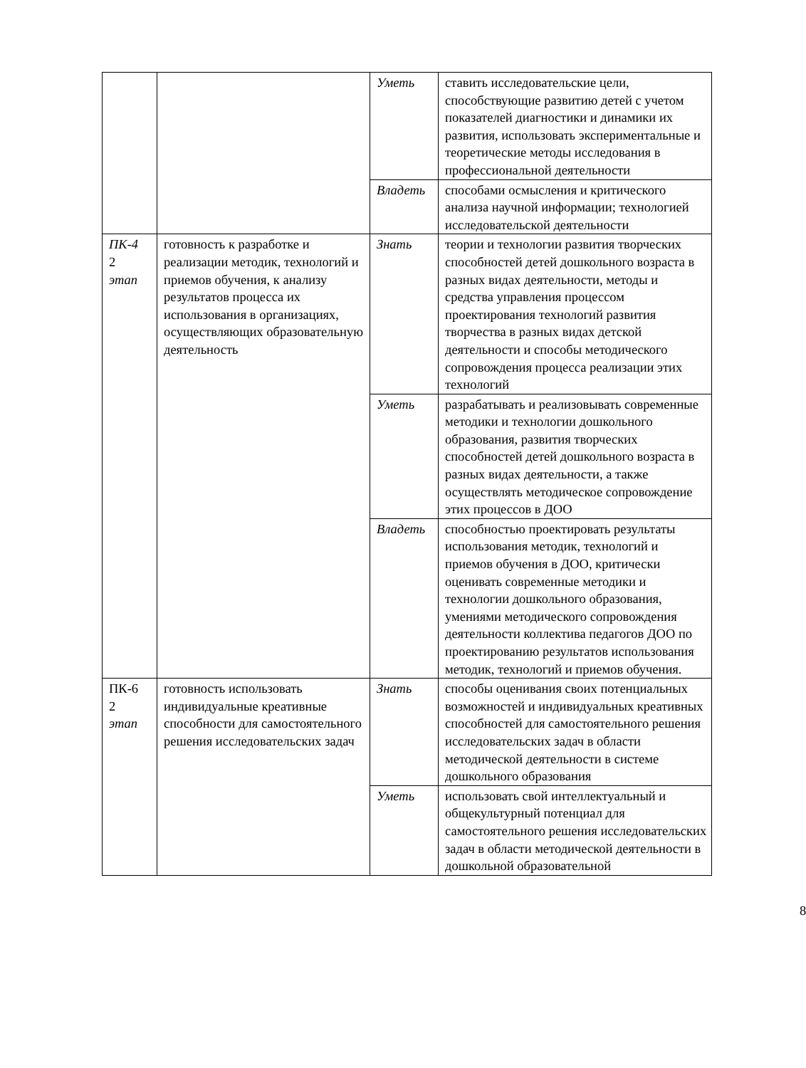| | | Уметь | ставить исследовательские цели, способствующие развитию детей с учетом показателей диагностики и динамики их развития, использовать экспериментальные и теоретические методы исследования в профессиональной деятельности |
| | | Владеть | способами осмысления и критического анализа научной информации; технологией исследовательской деятельности |
| ПК-4 2 этап | готовность к разработке и реализации методик, технологий и приемов обучения, к анализу результатов процесса их использования в организациях, осуществляющих образовательную деятельность | Знать | теории и технологии развития творческих способностей детей дошкольного возраста в разных видах деятельности, методы и средства управления процессом проектирования технологий развития творчества в разных видах детской деятельности и способы методического сопровождения процесса реализации этих технологий |
| | | Уметь | разрабатывать и реализовывать современные методики и технологии дошкольного образования, развития творческих способностей детей дошкольного возраста в разных видах деятельности, а также осуществлять методическое сопровождение этих процессов в ДОО |
| | | Владеть | способностью проектировать результаты использования методик, технологий и приемов обучения в ДОО, критически оценивать современные методики и технологии дошкольного образования, умениями методического сопровождения деятельности коллектива педагогов ДОО по проектированию результатов использования методик, технологий и приемов обучения. |
| ПК-6 2 этап | готовность использовать индивидуальные креативные способности для самостоятельного решения исследовательских задач | Знать | способы оценивания своих потенциальных возможностей и индивидуальных креативных способностей для самостоятельного решения исследовательских задач в области методической деятельности в системе дошкольного образования |
| | | Уметь | использовать свой интеллектуальный и общекультурный потенциал для самостоятельного решения исследовательских задач в области методической деятельности в дошкольной образовательной |
8